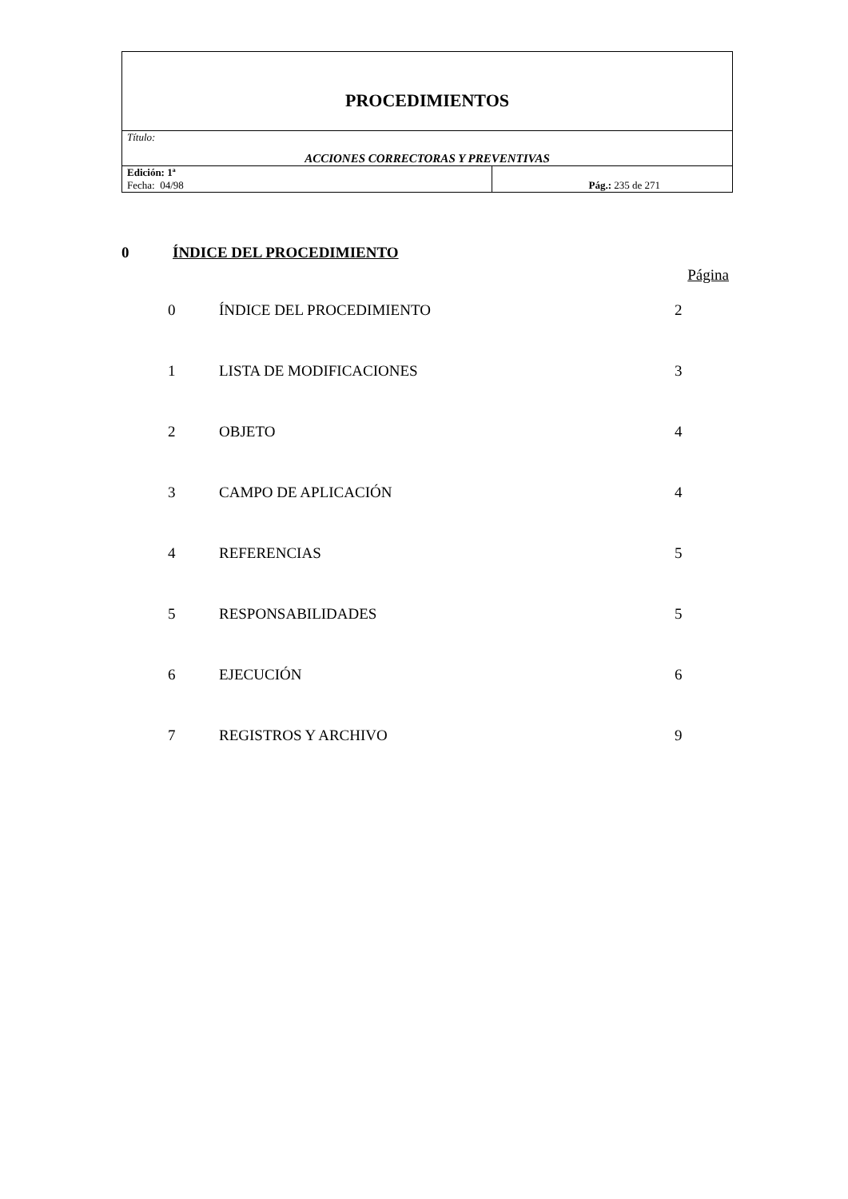| PROCEDIMIENTOS | |
| Título: ACCIONES CORRECTORAS Y PREVENTIVAS | |
| Edición: 1ª Fecha: 04/98 | Pág.: 235 de 271 |
0 ÍNDICE DEL PROCEDIMIENTO
Página
| 0 | ÍNDICE DEL PROCEDIMIENTO | 2 |
| 1 | LISTA DE MODIFICACIONES | 3 |
| 2 | OBJETO | 4 |
| 3 | CAMPO DE APLICACIÓN | 4 |
| 4 | REFERENCIAS | 5 |
| 5 | RESPONSABILIDADES | 5 |
| 6 | EJECUCIÓN | 6 |
| 7 | REGISTROS Y ARCHIVO | 9 |